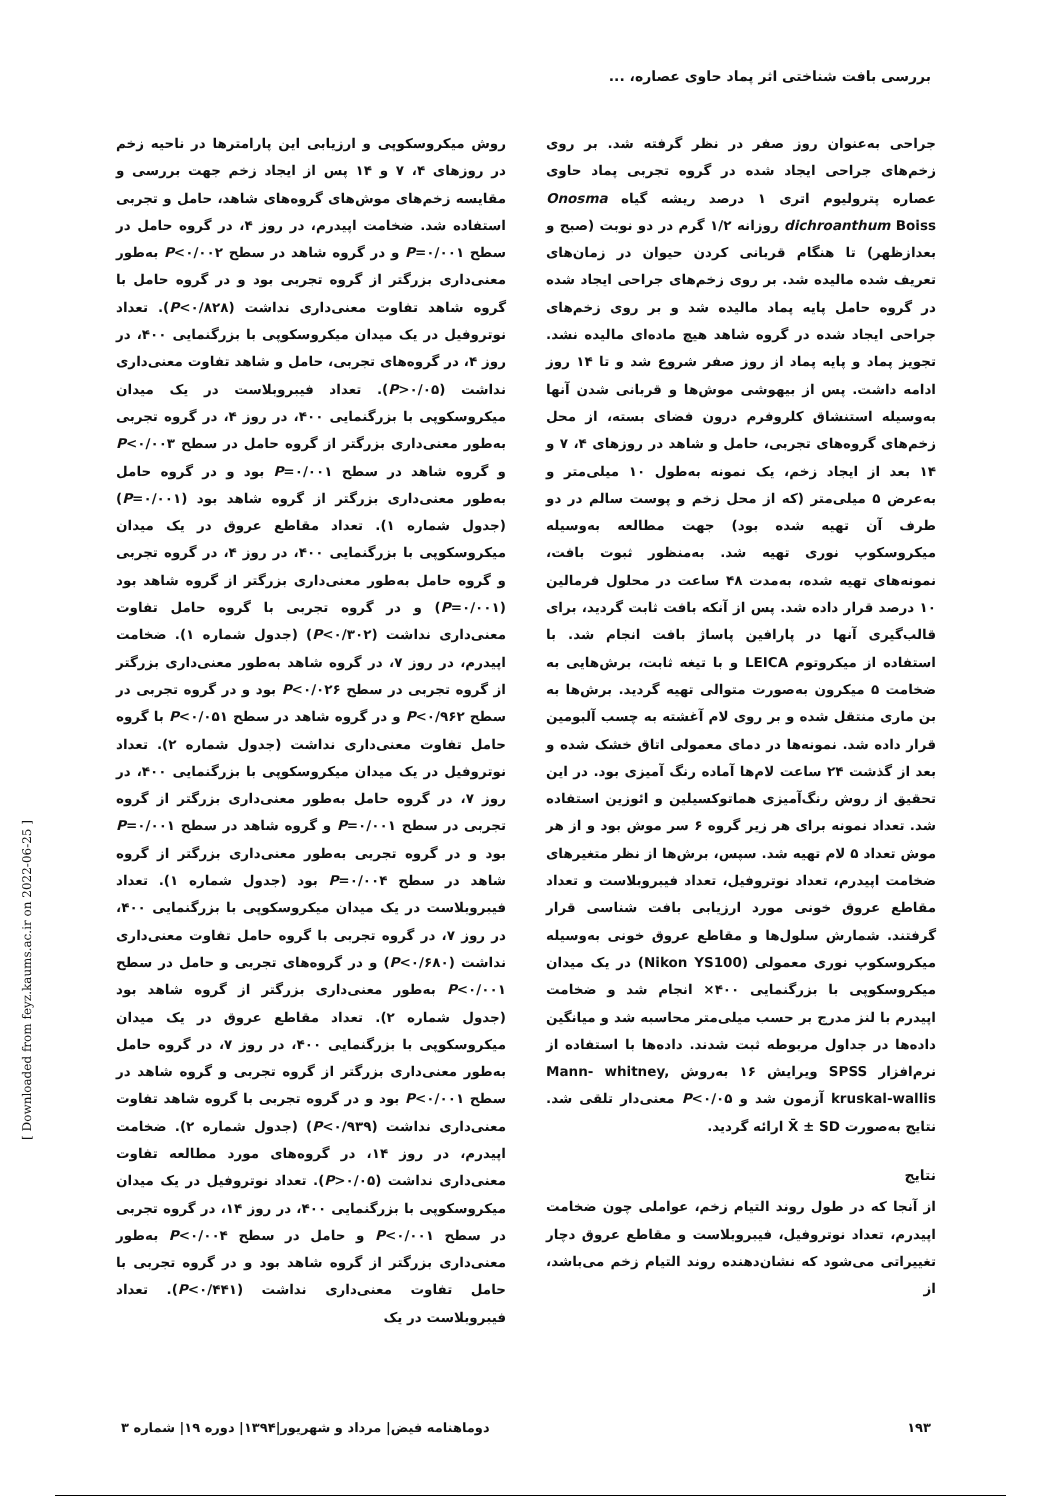بررسی بافت شناختی اثر پماد حاوی عصاره، ...
جراحی به‌عنوان روز صفر در نظر گرفته شد. بر روی زخم‌های جراحی ایجاد شده در گروه تجربی پماد حاوی عصاره پترولیوم اتری ۱ درصد ریشه گیاه Onosma dichroanthum Boiss روزانه ۱/۲ گرم در دو نوبت (صبح و بعدازظهر) تا هنگام قربانی کردن حیوان در زمان‌های تعریف شده مالیده شد. بر روی زخم‌های جراحی ایجاد شده در گروه حامل پایه پماد مالیده شد و بر روی زخم‌های جراحی ایجاد شده در گروه شاهد هیچ ماده‌ای مالیده نشد. تجویز پماد و پایه پماد از روز صفر شروع شد و تا ۱۴ روز ادامه داشت. پس از بیهوشی موش‌ها و قربانی شدن آنها به‌وسیله استنشاق کلروفرم درون فضای بسته، از محل زخم‌های گروه‌های تجربی، حامل و شاهد در روزهای ۴، ۷ و ۱۴ بعد از ایجاد زخم، یک نمونه به‌طول ۱۰ میلی‌متر و به‌عرض ۵ میلی‌متر (که از محل زخم و پوست سالم در دو طرف آن تهیه شده بود) جهت مطالعه به‌وسیله میکروسکوپ نوری تهیه شد. به‌منظور ثبوت بافت، نمونه‌های تهیه شده، به‌مدت ۴۸ ساعت در محلول فرمالین ۱۰ درصد قرار داده شد. پس از آنکه بافت ثابت گردید، برای قالب‌گیری آنها در پارافین پاساژ بافت انجام شد. با استفاده از میکروتوم LEICA و با تیغه ثابت، برش‌هایی به ضخامت ۵ میکرون به‌صورت متوالی تهیه گردید. برش‌ها به بن ماری منتقل شده و بر روی لام آغشته به چسب آلبومین قرار داده شد. نمونه‌ها در دمای معمولی اتاق خشک شده و بعد از گذشت ۲۴ ساعت لام‌ها آماده رنگ آمیزی بود. در این تحقیق از روش رنگ‌آمیزی هماتوکسیلین و ائوزین استفاده شد. تعداد نمونه برای هر زیر گروه ۶ سر موش بود و از هر موش تعداد ۵ لام تهیه شد. سپس، برش‌ها از نظر متغیرهای ضخامت اپیدرم، تعداد نوتروفیل، تعداد فیبروبلاست و تعداد مقاطع عروق خونی مورد ارزیابی بافت شناسی قرار گرفتند. شمارش سلول‌ها و مقاطع عروق خونی به‌وسیله میکروسکوپ نوری معمولی (Nikon YS100) در یک میدان میکروسکوپی با بزرگنمایی ۴۰۰× انجام شد و ضخامت اپیدرم با لنز مدرج بر حسب میلی‌متر محاسبه شد و میانگین داده‌ها در جداول مربوطه ثبت شدند. داده‌ها با استفاده از نرم‌افزار SPSS ویرایش ۱۶ به‌روش Mann- whitney, kruskal-wallis آزمون شد و P<۰/۰۵ معنی‌دار تلقی شد. نتایج به‌صورت X̄ ± SD ارائه گردید.
نتایج
از آنجا که در طول روند التیام زخم، عواملی چون ضخامت اپیدرم، تعداد نوتروفیل، فیبروبلاست و مقاطع عروق دچار تغییراتی می‌شود که نشان‌دهنده روند التیام زخم می‌باشد، از
روش میکروسکوپی و ارزیابی این پارامترها در ناحیه زخم در روزهای ۴، ۷ و ۱۴ پس از ایجاد زخم جهت بررسی و مقایسه زخم‌های موش‌های گروه‌های شاهد، حامل و تجربی استفاده شد. ضخامت اپیدرم، در روز ۴، در گروه حامل در سطح P=۰/۰۰۱ و در گروه شاهد در سطح P<۰/۰۰۲ به‌طور معنی‌داری بزرگتر از گروه تجربی بود و در گروه حامل با گروه شاهد تفاوت معنی‌داری نداشت (P<۰/۸۲۸). تعداد نوتروفیل در یک میدان میکروسکوپی با بزرگنمایی ۴۰۰، در روز ۴، در گروه‌های تجربی، حامل و شاهد تفاوت معنی‌داری نداشت (P>۰/۰۵). تعداد فیبروبلاست در یک میدان میکروسکوپی با بزرگنمایی ۴۰۰، در روز ۴، در گروه تجربی به‌طور معنی‌داری بزرگتر از گروه حامل در سطح P<۰/۰۰۳ و گروه شاهد در سطح P=۰/۰۰۱ بود و در گروه حامل به‌طور معنی‌داری بزرگتر از گروه شاهد بود (P=۰/۰۰۱) (جدول شماره ۱). تعداد مقاطع عروق در یک میدان میکروسکوپی با بزرگنمایی ۴۰۰، در روز ۴، در گروه تجربی و گروه حامل به‌طور معنی‌داری بزرگتر از گروه شاهد بود (P=۰/۰۰۱) و در گروه تجربی با گروه حامل تفاوت معنی‌داری نداشت (P<۰/۳۰۲) (جدول شماره ۱). ضخامت اپیدرم، در روز ۷، در گروه شاهد به‌طور معنی‌داری بزرگتر از گروه تجربی در سطح P<۰/۰۲۶ بود و در گروه تجربی در سطح P<۰/۹۶۲ و در گروه شاهد در سطح P<۰/۰۵۱ با گروه حامل تفاوت معنی‌داری نداشت (جدول شماره ۲). تعداد نوتروفیل در یک میدان میکروسکوپی با بزرگنمایی ۴۰۰، در روز ۷، در گروه حامل به‌طور معنی‌داری بزرگتر از گروه تجربی در سطح P=۰/۰۰۱ و گروه شاهد در سطح P=۰/۰۰۱ بود و در گروه تجربی به‌طور معنی‌داری بزرگتر از گروه شاهد در سطح P=۰/۰۰۴ بود (جدول شماره ۱). تعداد فیبروبلاست در یک میدان میکروسکوپی با بزرگنمایی ۴۰۰، در روز ۷، در گروه تجربی با گروه حامل تفاوت معنی‌داری نداشت (P<۰/۶۸۰) و در گروه‌های تجربی و حامل در سطح P<۰/۰۰۱ به‌طور معنی‌داری بزرگتر از گروه شاهد بود (جدول شماره ۲). تعداد مقاطع عروق در یک میدان میکروسکوپی با بزرگنمایی ۴۰۰، در روز ۷، در گروه حامل به‌طور معنی‌داری بزرگتر از گروه تجربی و گروه شاهد در سطح P<۰/۰۰۱ بود و در گروه تجربی با گروه شاهد تفاوت معنی‌داری نداشت (P<۰/۹۳۹) (جدول شماره ۲). ضخامت اپیدرم، در روز ۱۴، در گروه‌های مورد مطالعه تفاوت معنی‌داری نداشت (P>۰/۰۵). تعداد نوتروفیل در یک میدان میکروسکوپی با بزرگنمایی ۴۰۰، در روز ۱۴، در گروه تجربی در سطح P<۰/۰۰۱ و حامل در سطح P<۰/۰۰۴ به‌طور معنی‌داری بزرگتر از گروه شاهد بود و در گروه تجربی با حامل تفاوت معنی‌داری نداشت (P<۰/۴۴۱). تعداد فیبروبلاست در یک
۱۹۳ دوماهنامه فیض| مرداد و شهریور|۱۳۹۴| دوره ۱۹| شماره ۳
[ Downloaded from feyz.kaums.ac.ir on 2022-06-25 ]